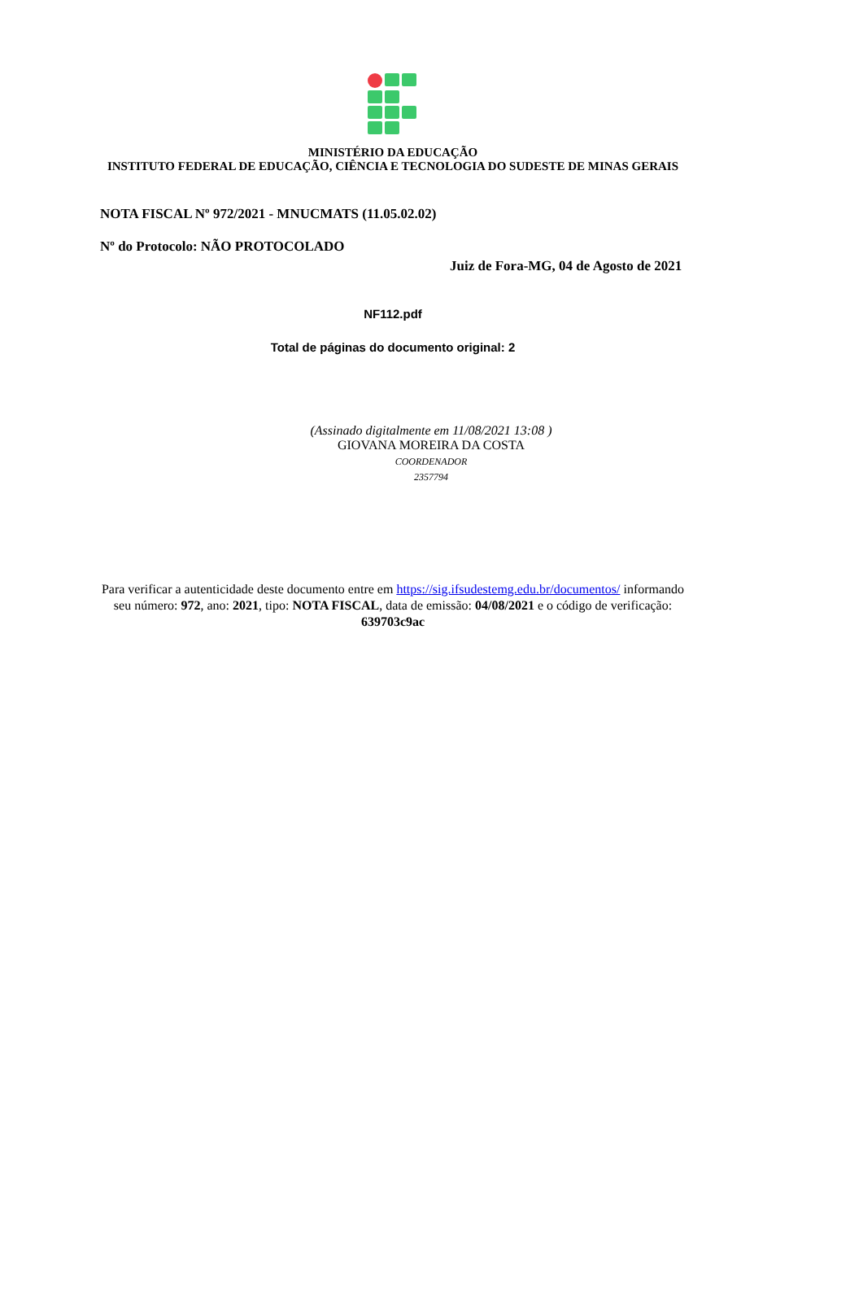MINISTÉRIO DA EDUCAÇÃO
INSTITUTO FEDERAL DE EDUCAÇÃO, CIÊNCIA E TECNOLOGIA DO SUDESTE DE MINAS GERAIS
NOTA FISCAL Nº 972/2021 - MNUCMATS (11.05.02.02)
Nº do Protocolo: NÃO PROTOCOLADO
Juiz de Fora-MG, 04 de Agosto de 2021
NF112.pdf
Total de páginas do documento original: 2
(Assinado digitalmente em 11/08/2021 13:08 )
GIOVANA MOREIRA DA COSTA
COORDENADOR
2357794
Para verificar a autenticidade deste documento entre em https://sig.ifsudestemg.edu.br/documentos/ informando seu número: 972, ano: 2021, tipo: NOTA FISCAL, data de emissão: 04/08/2021 e o código de verificação: 639703c9ac